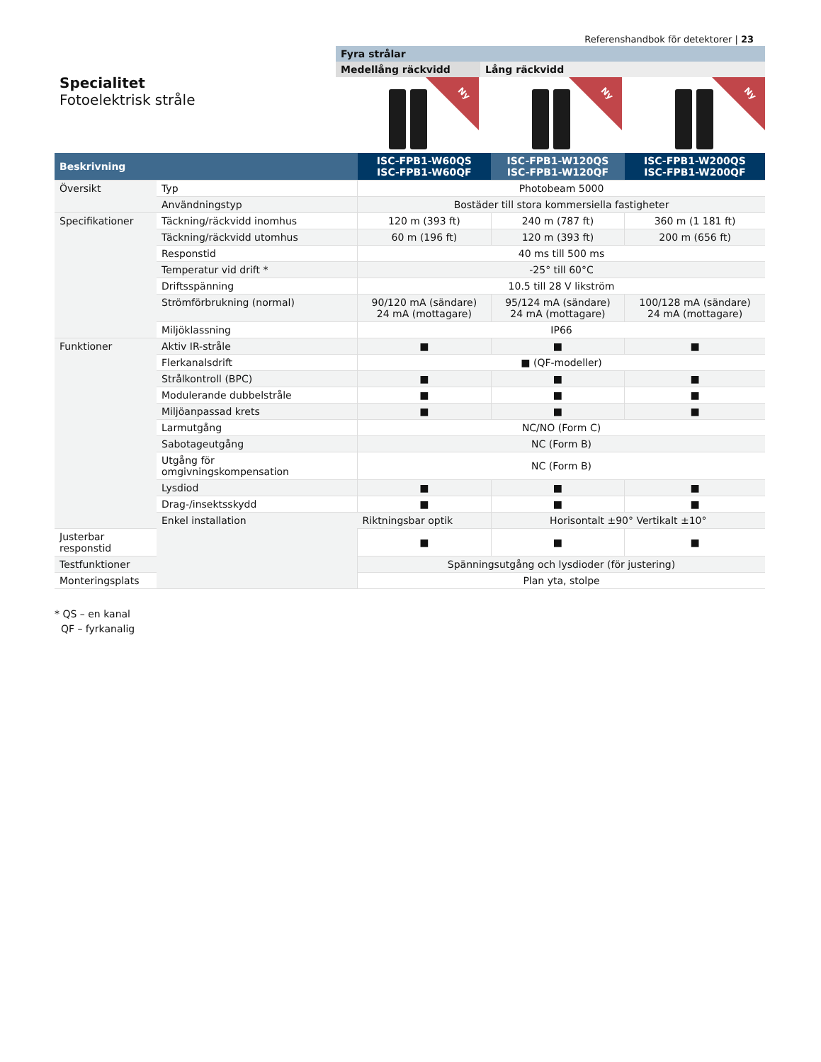Referenshandbok för detektorer | 23
Specialitet
Fotoelektrisk stråle
Fyra strålar
Medellång räckvidd Lång räckvidd
Ny
Ny
Ny
| Beskrivning | | ISC-FPB1-W60QS ISC-FPB1-W60QF | ISC-FPB1-W120QS ISC-FPB1-W120QF | ISC-FPB1-W200QS ISC-FPB1-W200QF |
| --- | --- | --- | --- | --- |
| Översikt | Typ | Photobeam 5000 | | |
| | Användningstyp | Bostäder till stora kommersiella fastigheter | | |
| Specifikationer | Täckning/räckvidd inomhus | 120 m (393 ft) | 240 m (787 ft) | 360 m (1 181 ft) |
| | Täckning/räckvidd utomhus | 60 m (196 ft) | 120 m (393 ft) | 200 m (656 ft) |
| | Responstid | 40 ms till 500 ms | | |
| | Temperatur vid drift * | -25° till 60°C | | |
| | Driftsspänning | 10.5 till 28 V likström | | |
| | Strömförbrukning (normal) | 90/120 mA (sändare) 24 mA (mottagare) | 95/124 mA (sändare) 24 mA (mottagare) | 100/128 mA (sändare) 24 mA (mottagare) |
| | Miljöklassning | IP66 | | |
| Funktioner | Aktiv IR-stråle | ■ | ■ | ■ |
| | Flerkanalsdrift | ■ (QF-modeller) | | |
| | Strålkontroll (BPC) | ■ | ■ | ■ |
| | Modulerande dubbelstråle | ■ | ■ | ■ |
| | Miljöanpassad krets | ■ | ■ | ■ |
| | Larmutgång | NC/NO (Form C) | | |
| | Sabotageutgång | NC (Form B) | | |
| | Utgång för omgivningskompensation | NC (Form B) | | |
| | Lysdiod | ■ | ■ | ■ |
| | Drag-/insektsskydd | ■ | ■ | ■ |
| | Enkel installation | Riktningsbar optik | Horisontalt ±90° Vertikalt ±10° | |
| Justerbar responstid | | ■ | ■ | ■ |
| Testfunktioner | | Spänningsutgång och lysdioder (för justering) | | |
| Monteringsplats | | Plan yta, stolpe | | |
* QS – en kanal
QF – fyrkanalig